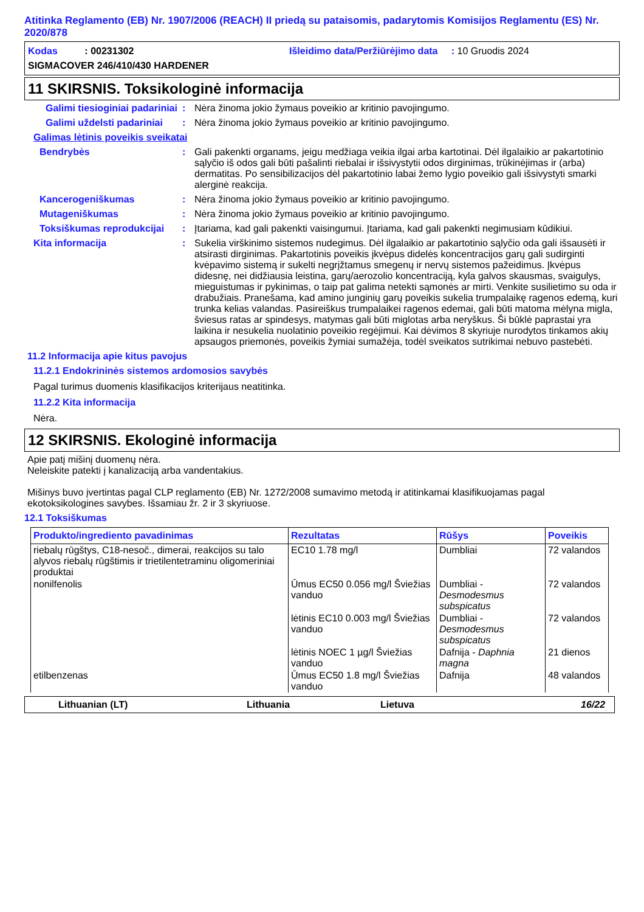Atitinka Reglamento (EB) Nr. 1907/2006 (REACH) II priedą su pataisomis, padarytomis Komisijos Reglamentu (ES) Nr. 2020/878
Kodas : 00231302 Išleidimo data/Peržiūrėjimo data : 10 Gruodis 2024
SIGMACOVER 246/410/430 HARDENER
11 SKIRSNIS. Toksikologinė informacija
Galimi tiesioginiai padariniai
: Nėra žinoma jokio žymaus poveikio ar kritinio pavojingumo.
Galimi uždelsti padariniai
: Nėra žinoma jokio žymaus poveikio ar kritinio pavojingumo.
Galimas lėtinis poveikis sveikatai
Bendrybės : Gali pakenkti organams, jeigu medžiaga veikia ilgai arba kartotinai. Dėl ilgalaikio ar pakartotinio sąlyčio iš odos gali būti pašalinti riebalai ir išsivystytii odos dirginimas, trūkinėjimas ir (arba) dermatitas. Po sensibilizacijos dėl pakartotinio labai žemo lygio poveikio gali išsivystyti smarki alerginė reakcija.
Kancerogeniškumas : Nėra žinoma jokio žymaus poveikio ar kritinio pavojingumo.
Mutageniškumas : Nėra žinoma jokio žymaus poveikio ar kritinio pavojingumo.
Toksiškumas reprodukcijai
: Įtariama, kad gali pakenkti vaisingumui. Įtariama, kad gali pakenkti negimusiam kūdikiui.
Kita informacija : Sukelia virškinimo sistemos nudegimus. Dėl ilgalaikio ar pakartotinio sąlyčio oda gali išsausėti ir atsirasti dirginimas. Pakartotinis poveikis įkvėpus didelės koncentracijos garų gali sudirginti kvėpavimo sistemą ir sukelti negrįžtamus smegenų ir nervų sistemos pažeidimus. Įkvėpus didesnę, nei didžiausia leistina, garų/aerozolio koncentraciją, kyla galvos skausmas, svaigulys, mieguistumas ir pykinimas, o taip pat galima netekti sąmonės ar mirti. Venkite susilietimo su oda ir drabužiais. Pranešama, kad amino junginių garų poveikis sukelia trumpalaikę ragenos edemą, kuri trunka kelias valandas. Pasireiškus trumpalaikei ragenos edemai, gali būti matoma mėlyna migla, šviesus ratas ar spindesys, matymas gali būti miglotas arba neryškus. Ši būklė paprastai yra laikina ir nesukelia nuolatinio poveikio regėjimui. Kai dėvimos 8 skyriuje nurodytos tinkamos akių apsaugos priemonės, poveikis žymiai sumažėja, todėl sveikatos sutrikimai nebuvo pastebėti.
11.2 Informacija apie kitus pavojus
11.2.1 Endokrininės sistemos ardomosios savybės
Pagal turimus duomenis klasifikacijos kriterijaus neatitinka.
11.2.2 Kita informacija
Nėra.
12 SKIRSNIS. Ekologinė informacija
Apie patį mišinį duomenų nėra.
Neleiskite patekti į kanalizaciją arba vandentakius.
Mišinys buvo įvertintas pagal CLP reglamento (EB) Nr. 1272/2008 sumavimo metodą ir atitinkamai klasifikuojamas pagal ekotoksikologines savybes. Išsamiau žr. 2 ir 3 skyriuose.
12.1 Toksiškumas
| Produkto/ingrediento pavadinimas | Rezultatas | Rūšys | Poveikis |
| --- | --- | --- | --- |
| riebalų rūgštys, C18-nesoč., dimerai, reakcijos su talo alyvos riebalų rūgštimis ir trietilentetraminu oligomeriniai produktai | EC10 1.78 mg/l | Dumbliai | 72 valandos |
| nonilfenolis | Ūmus EC50 0.056 mg/l Šviežias vanduo | Dumbliai - Desmodesmus subspicatus | 72 valandos |
| | lėtinis EC10 0.003 mg/l Šviežias vanduo | Dumbliai - Desmodesmus subspicatus | 72 valandos |
| | lėtinis NOEC 1 µg/l Šviežias vanduo | Dafnija - Daphnia magna | 21 dienos |
| etilbenzenas | Ūmus EC50 1.8 mg/l Šviežias vanduo | Dafnija | 48 valandos |
Lithuanian (LT) Lithuania Lietuva 16/22